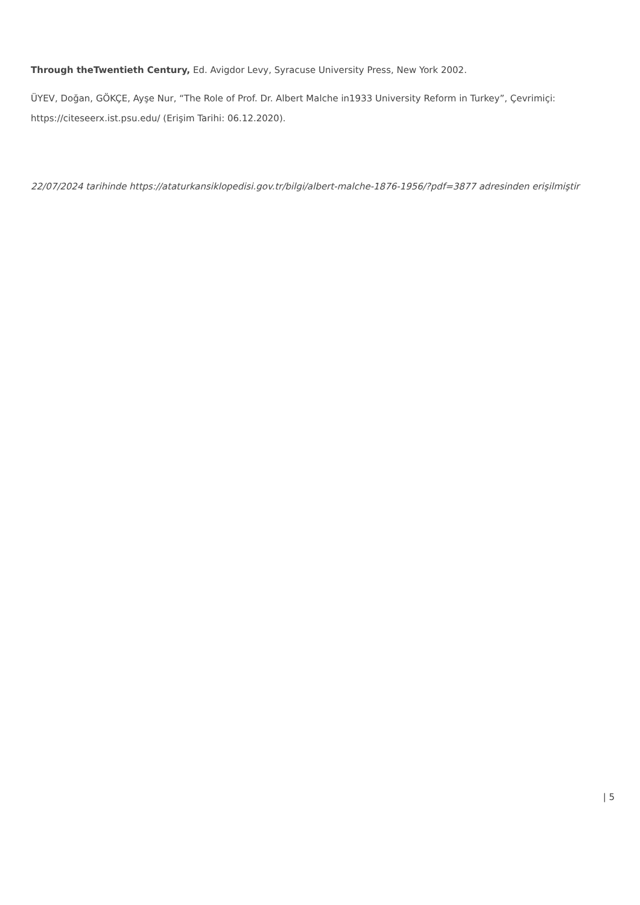Through theTwentieth Century, Ed. Avigdor Levy, Syracuse University Press, New York 2002.
ÜYEV, Doğan, GÖKÇE, Ayşe Nur, “The Role of Prof. Dr. Albert Malche in1933 University Reform in Turkey”, Çevrimiçi: https://citeseerx.ist.psu.edu/ (Erişim Tarihi: 06.12.2020).
22/07/2024 tarihinde https://ataturkansiklopedisi.gov.tr/bilgi/albert-malche-1876-1956/?pdf=3877 adresinden erişilmiştir
| 5